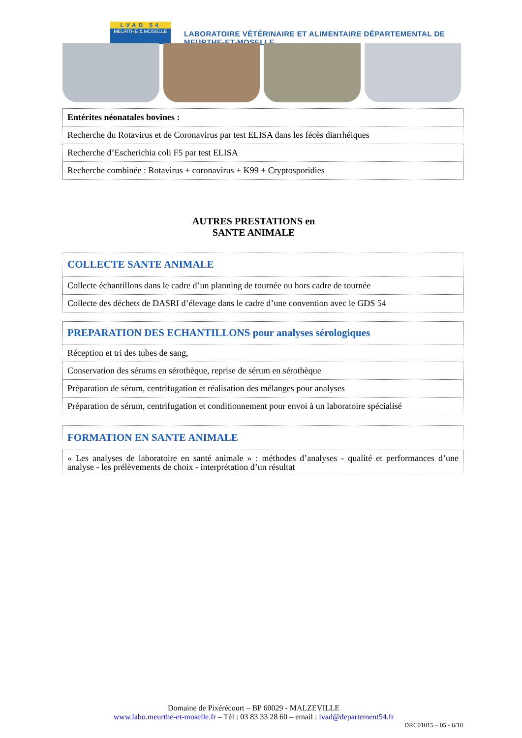LVAD 54
MEURTHE & MOSELLE
LABORATOIRE VÉTÉRINAIRE ET ALIMENTAIRE DÉPARTEMENTAL DE MEURTHE-ET-MOSELLE
| Entérites néonatales bovines : |
| Recherche du Rotavirus et de Coronavirus par test ELISA dans les fécès diarrhéiques |
| Recherche d’Escherichia coli F5 par test ELISA |
| Recherche combinée : Rotavirus + coronavirus + K99 + Cryptosporidies |
AUTRES PRESTATIONS en
SANTE ANIMALE
| COLLECTE SANTE ANIMALE |
| Collecte échantillons dans le cadre d’un planning de tournée ou hors cadre de tournée |
| Collecte des déchets de DASRI d’élevage dans le cadre d’une convention avec le GDS 54 |
| PREPARATION DES ECHANTILLONS pour analyses sérologiques |
| Réception et tri des tubes de sang, |
| Conservation des sérums en sérothèque, reprise de sérum en sérothèque |
| Préparation de sérum, centrifugation et réalisation des mélanges pour analyses |
| Préparation de sérum, centrifugation et conditionnement pour envoi à un laboratoire spécialisé |
| FORMATION EN SANTE ANIMALE |
| « Les analyses de laboratoire en santé animale » : méthodes d’analyses - qualité et performances d’une analyse - les prélèvements de choix - interprétation d’un résultat |
Domaine de Pixérécourt – BP 60029 - MALZEVILLE
www.labo.meurthe-et-moselle.fr – Tél : 03 83 33 28 60 – email : lvad@departement54.fr
DRC01015 – 05 - 6/10